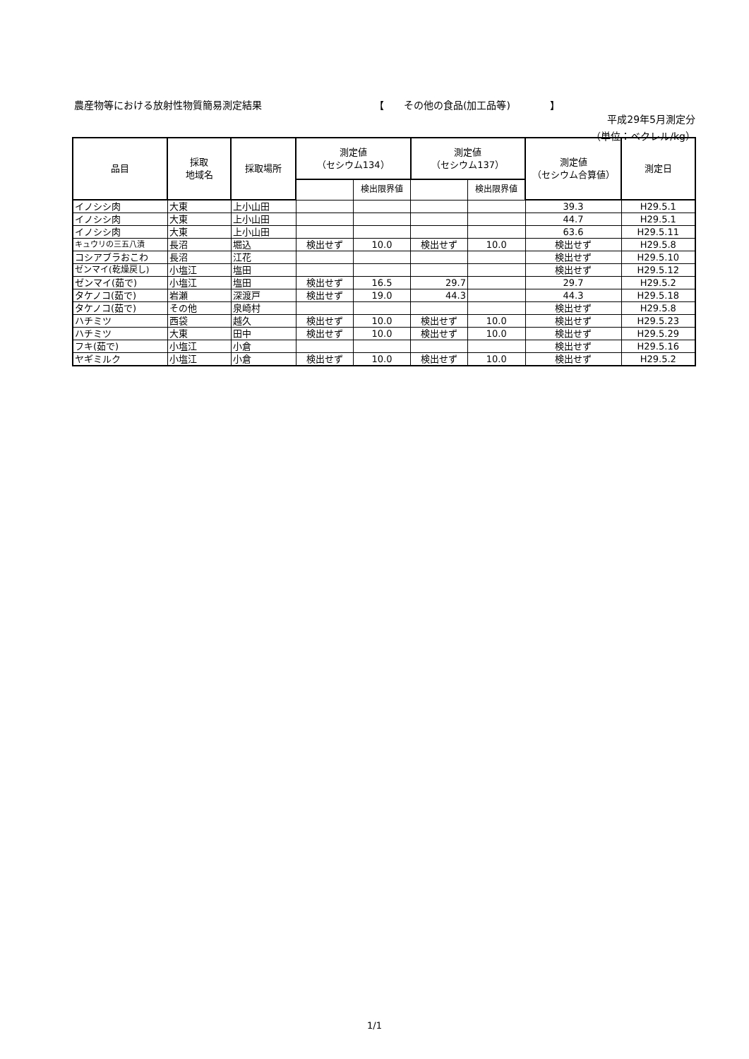農産物等における放射性物質簡易測定結果 【　　その他の食品(加工品等)　　　　】
平成29年5月測定分
（単位：ベクレル/kg）
| 品目 | 採取 地域名 | 採取場所 | 測定値 （セシウム134） | | 測定値 （セシウム137） | | 測定値 （セシウム合算値） | 測定日 |
| --- | --- | --- | --- | --- | --- | --- | --- | --- |
| | | | | 検出限界値 | | 検出限界値 | | |
| イノシシ肉 | 大東 | 上小山田 | | | | | 39.3 | H29.5.1 |
| イノシシ肉 | 大東 | 上小山田 | | | | | 44.7 | H29.5.1 |
| イノシシ肉 | 大東 | 上小山田 | | | | | 63.6 | H29.5.11 |
| キュウリの三五八漬 | 長沼 | 堀込 | 検出せず | 10.0 | 検出せず | 10.0 | 検出せず | H29.5.8 |
| コシアブラおこわ | 長沼 | 江花 | | | | | 検出せず | H29.5.10 |
| ゼンマイ(乾燥戻し) | 小塩江 | 塩田 | | | | | 検出せず | H29.5.12 |
| ゼンマイ(茹で) | 小塩江 | 塩田 | 検出せず | 16.5 | 29.7 | | 29.7 | H29.5.2 |
| タケノコ(茹で) | 岩瀬 | 深渡戸 | 検出せず | 19.0 | 44.3 | | 44.3 | H29.5.18 |
| タケノコ(茹で) | その他 | 泉崎村 | | | | | 検出せず | H29.5.8 |
| ハチミツ | 西袋 | 越久 | 検出せず | 10.0 | 検出せず | 10.0 | 検出せず | H29.5.23 |
| ハチミツ | 大東 | 田中 | 検出せず | 10.0 | 検出せず | 10.0 | 検出せず | H29.5.29 |
| フキ(茹で) | 小塩江 | 小倉 | | | | | 検出せず | H29.5.16 |
| ヤギミルク | 小塩江 | 小倉 | 検出せず | 10.0 | 検出せず | 10.0 | 検出せず | H29.5.2 |
1/1